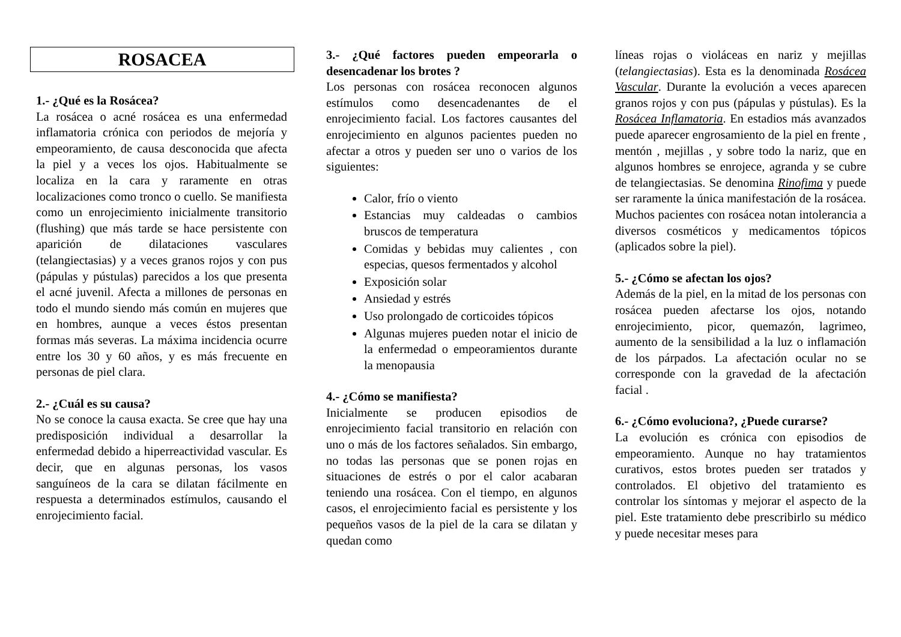ROSACEA
1.- ¿Qué es la Rosácea?
La rosácea o acné rosácea es una enfermedad inflamatoria crónica con periodos de mejoría y empeoramiento, de causa desconocida que afecta la piel y a veces los ojos. Habitualmente se localiza en la cara y raramente en otras localizaciones como tronco o cuello. Se manifiesta como un enrojecimiento inicialmente transitorio (flushing) que más tarde se hace persistente con aparición de dilataciones vasculares (telangiectasias) y a veces granos rojos y con pus (pápulas y pústulas) parecidos a los que presenta el acné juvenil. Afecta a millones de personas en todo el mundo siendo más común en mujeres que en hombres, aunque a veces éstos presentan formas más severas. La máxima incidencia ocurre entre los 30 y 60 años, y es más frecuente en personas de piel clara.
2.- ¿Cuál es su causa?
No se conoce la causa exacta. Se cree que hay una predisposición individual a desarrollar la enfermedad debido a hiperreactividad vascular. Es decir, que en algunas personas, los vasos sanguíneos de la cara se dilatan fácilmente en respuesta a determinados estímulos, causando el enrojecimiento facial.
3.- ¿Qué factores pueden empeorarla o desencadenar los brotes ?
Los personas con rosácea reconocen algunos estímulos como desencadenantes de el enrojecimiento facial. Los factores causantes del enrojecimiento en algunos pacientes pueden no afectar a otros y pueden ser uno o varios de los siguientes:
Calor, frío o viento
Estancias muy caldeadas o cambios bruscos de temperatura
Comidas y bebidas muy calientes , con especias, quesos fermentados y alcohol
Exposición solar
Ansiedad y estrés
Uso prolongado de corticoides tópicos
Algunas mujeres pueden notar el inicio de la enfermedad o empeoramientos durante la menopausia
4.- ¿Cómo se manifiesta?
Inicialmente se producen episodios de enrojecimiento facial transitorio en relación con uno o más de los factores señalados. Sin embargo, no todas las personas que se ponen rojas en situaciones de estrés o por el calor acabaran teniendo una rosácea. Con el tiempo, en algunos casos, el enrojecimiento facial es persistente y los pequeños vasos de la piel de la cara se dilatan y quedan como
líneas rojas o violáceas en nariz y mejillas (telangiectasias). Esta es la denominada Rosácea Vascular. Durante la evolución a veces aparecen granos rojos y con pus (pápulas y pústulas). Es la Rosácea Inflamatoria. En estadios más avanzados puede aparecer engrosamiento de la piel en frente , mentón , mejillas , y sobre todo la nariz, que en algunos hombres se enrojece, agranda y se cubre de telangiectasias. Se denomina Rinofima y puede ser raramente la única manifestación de la rosácea. Muchos pacientes con rosácea notan intolerancia a diversos cosméticos y medicamentos tópicos (aplicados sobre la piel).
5.- ¿Cómo se afectan los ojos?
Además de la piel, en la mitad de los personas con rosácea pueden afectarse los ojos, notando enrojecimiento, picor, quemazón, lagrimeo, aumento de la sensibilidad a la luz o inflamación de los párpados. La afectación ocular no se corresponde con la gravedad de la afectación facial .
6.- ¿Cómo evoluciona?, ¿Puede curarse?
La evolución es crónica con episodios de empeoramiento. Aunque no hay tratamientos curativos, estos brotes pueden ser tratados y controlados. El objetivo del tratamiento es controlar los síntomas y mejorar el aspecto de la piel. Este tratamiento debe prescribirlo su médico y puede necesitar meses para